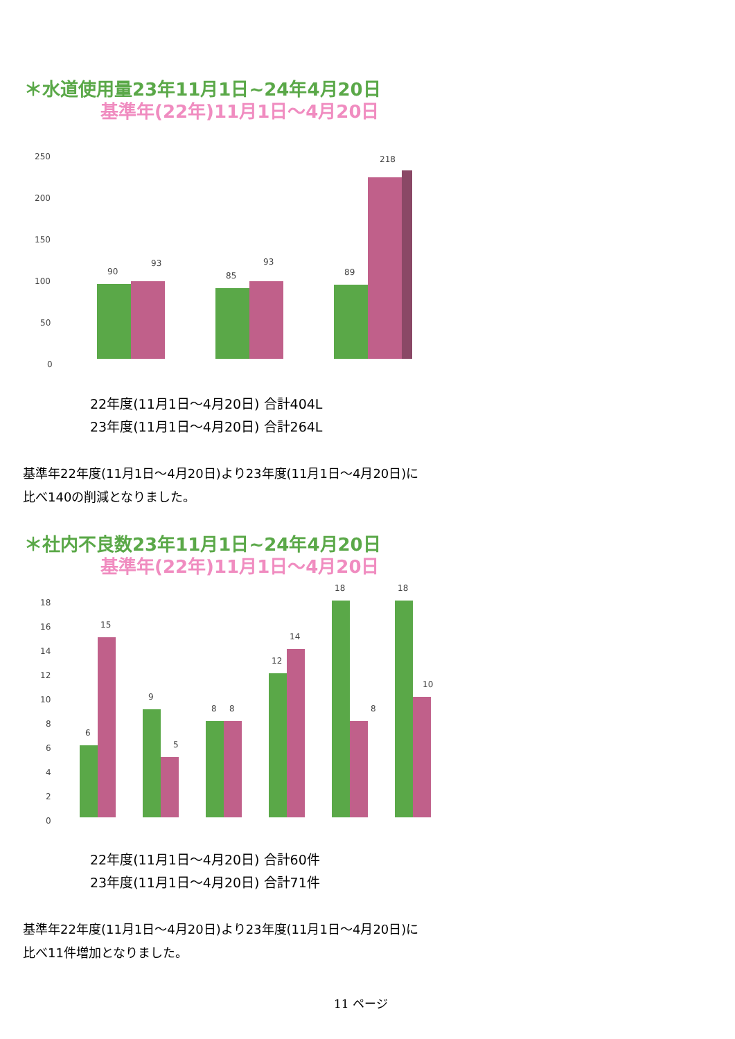＊水道使用量23年11月1日~24年4月20日
基準年(22年)11月1日～4月20日
250
200
150
100
50
0
90
93
85
93
89
218
22年度(11月1日～4月20日) 合計404L
23年度(11月1日～4月20日) 合計264L
基準年22年度(11月1日～4月20日)より23年度(11月1日～4月20日)に
比べ140の削減となりました。
＊社内不良数23年11月1日~24年4月20日
基準年(22年)11月1日～4月20日
18
16
14
12
10
8
6
4
2
0
6
15
9
5
8
8
12
14
18
8
18
10
22年度(11月1日～4月20日) 合計60件
23年度(11月1日～4月20日) 合計71件
基準年22年度(11月1日～4月20日)より23年度(11月1日～4月20日)に
比べ11件増加となりました。
11 ページ